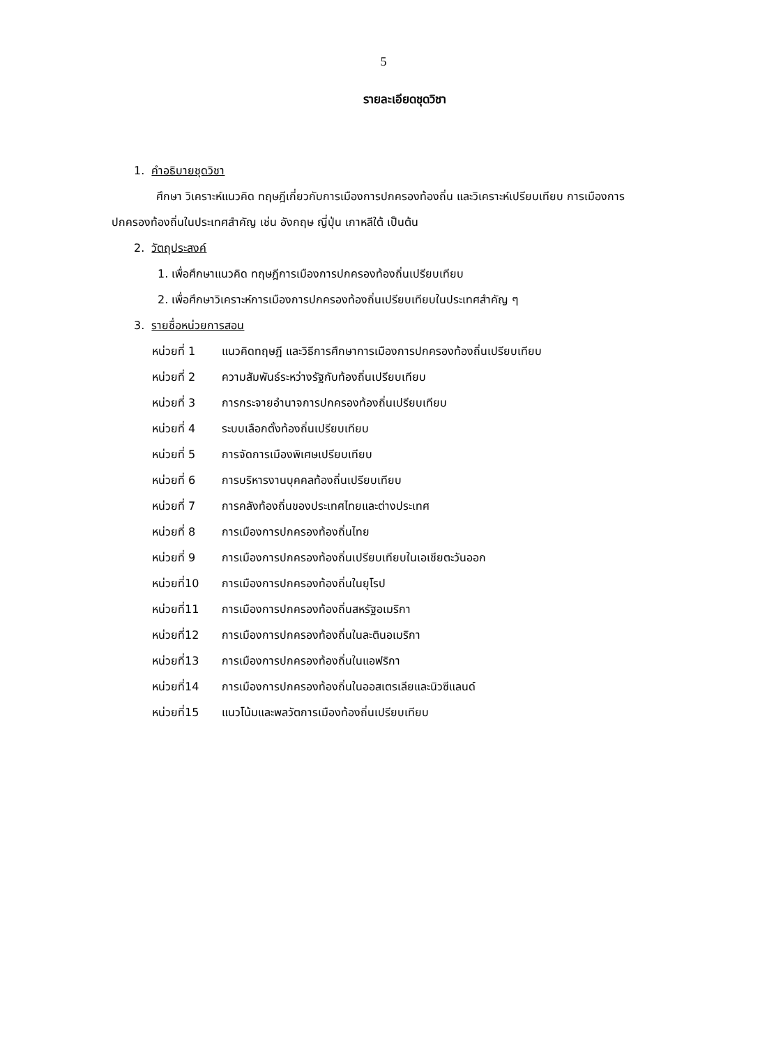5
รายละเอียดชุดวิชา
1. คำอธิบายชุดวิชา
ศึกษา วิเคราะห์แนวคิด ทฤษฎีเกี่ยวกับการเมืองการปกครองท้องถิ่น และวิเคราะห์เปรียบเทียบ การเมืองการปกครองท้องถิ่นในประเทศสำคัญ เช่น อังกฤษ ญี่ปุ่น เกาหลีใต้ เป็นต้น
2. วัตถุประสงค์
1. เพื่อศึกษาแนวคิด ทฤษฎีการเมืองการปกครองท้องถิ่นเปรียบเทียบ
2. เพื่อศึกษาวิเคราะห์การเมืองการปกครองท้องถิ่นเปรียบเทียบในประเทศสำคัญ ๆ
3. รายชื่อหน่วยการสอน
| หน่วยที่ 1 | แนวคิดทฤษฎี และวิธีการศึกษาการเมืองการปกครองท้องถิ่นเปรียบเทียบ |
| หน่วยที่ 2 | ความสัมพันธ์ระหว่างรัฐกับท้องถิ่นเปรียบเทียบ |
| หน่วยที่ 3 | การกระจายอำนาจการปกครองท้องถิ่นเปรียบเทียบ |
| หน่วยที่ 4 | ระบบเลือกตั้งท้องถิ่นเปรียบเทียบ |
| หน่วยที่ 5 | การจัดการเมืองพิเศษเปรียบเทียบ |
| หน่วยที่ 6 | การบริหารงานบุคคลท้องถิ่นเปรียบเทียบ |
| หน่วยที่ 7 | การคลังท้องถิ่นของประเทศไทยและต่างประเทศ |
| หน่วยที่ 8 | การเมืองการปกครองท้องถิ่นไทย |
| หน่วยที่ 9 | การเมืองการปกครองท้องถิ่นเปรียบเทียบในเอเชียตะวันออก |
| หน่วยที่10 | การเมืองการปกครองท้องถิ่นในยุโรป |
| หน่วยที่11 | การเมืองการปกครองท้องถิ่นสหรัฐอเมริกา |
| หน่วยที่12 | การเมืองการปกครองท้องถิ่นในละตินอเมริกา |
| หน่วยที่13 | การเมืองการปกครองท้องถิ่นในแอฟริกา |
| หน่วยที่14 | การเมืองการปกครองท้องถิ่นในออสเตรเลียและนิวซีแลนด์ |
| หน่วยที่15 | แนวโน้มและพลวัตการเมืองท้องถิ่นเปรียบเทียบ |